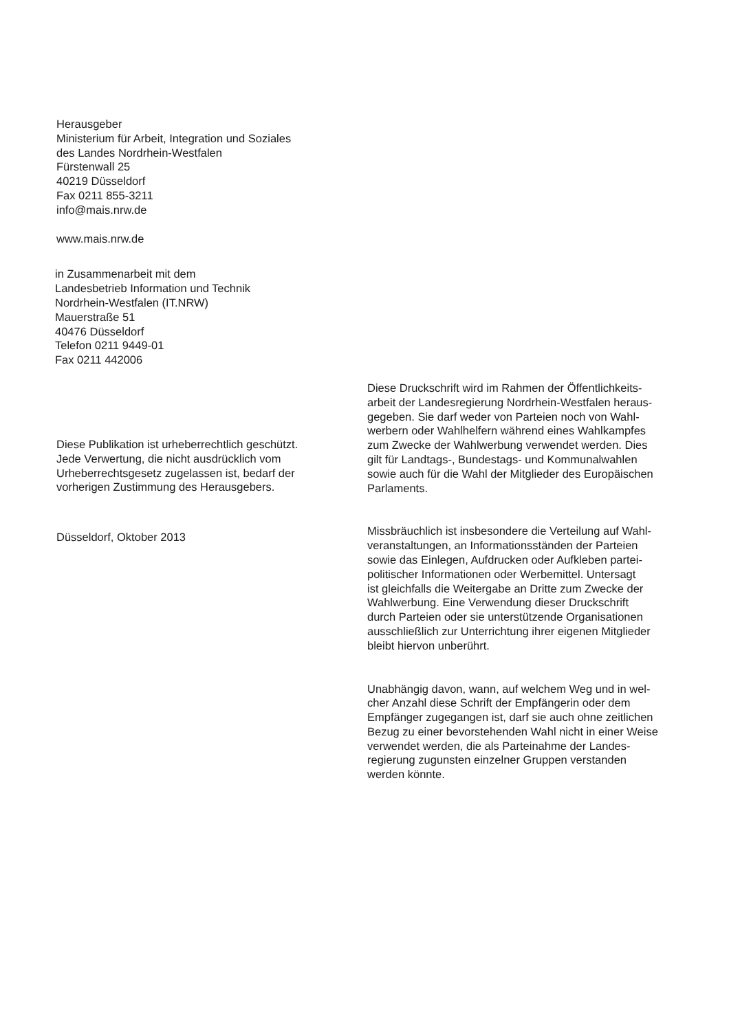Herausgeber
Ministerium für Arbeit, Integration und Soziales
des Landes Nordrhein-Westfalen
Fürstenwall 25
40219 Düsseldorf
Fax 0211 855-3211
info@mais.nrw.de
www.mais.nrw.de
in Zusammenarbeit mit dem
Landesbetrieb Information und Technik
Nordrhein-Westfalen (IT.NRW)
Mauerstraße 51
40476 Düsseldorf
Telefon 0211 9449-01
Fax 0211 442006
Diese Publikation ist urheberrechtlich geschützt.
Jede Verwertung, die nicht ausdrücklich vom
Urheberrechtsgesetz zugelassen ist, bedarf der
vorherigen Zustimmung des Herausgebers.
Düsseldorf, Oktober 2013
Diese Druckschrift wird im Rahmen der Öffentlichkeits-
arbeit der Landesregierung Nordrhein-Westfalen heraus-
gegeben. Sie darf weder von Parteien noch von Wahl-
werbern oder Wahlhelfern während eines Wahlkampfes
zum Zwecke der Wahlwerbung verwendet werden. Dies
gilt für Landtags-, Bundestags- und Kommunalwahlen
sowie auch für die Wahl der Mitglieder des Europäischen
Parlaments.
Missbräuchlich ist insbesondere die Verteilung auf Wahl-
veranstaltungen, an Informationsständen der Parteien
sowie das Einlegen, Aufdrucken oder Aufkleben partei-
politischer Informationen oder Werbemittel. Untersagt
ist gleichfalls die Weitergabe an Dritte zum Zwecke der
Wahlwerbung. Eine Verwendung dieser Druckschrift
durch Parteien oder sie unterstützende Organisationen
ausschließlich zur Unterrichtung ihrer eigenen Mitglieder
bleibt hiervon unberührt.
Unabhängig davon, wann, auf welchem Weg und in wel-
cher Anzahl diese Schrift der Empfängerin oder dem
Empfänger zugegangen ist, darf sie auch ohne zeitlichen
Bezug zu einer bevorstehenden Wahl nicht in einer Weise
verwendet werden, die als Parteinahme der Landes-
regierung zugunsten einzelner Gruppen verstanden
werden könnte.